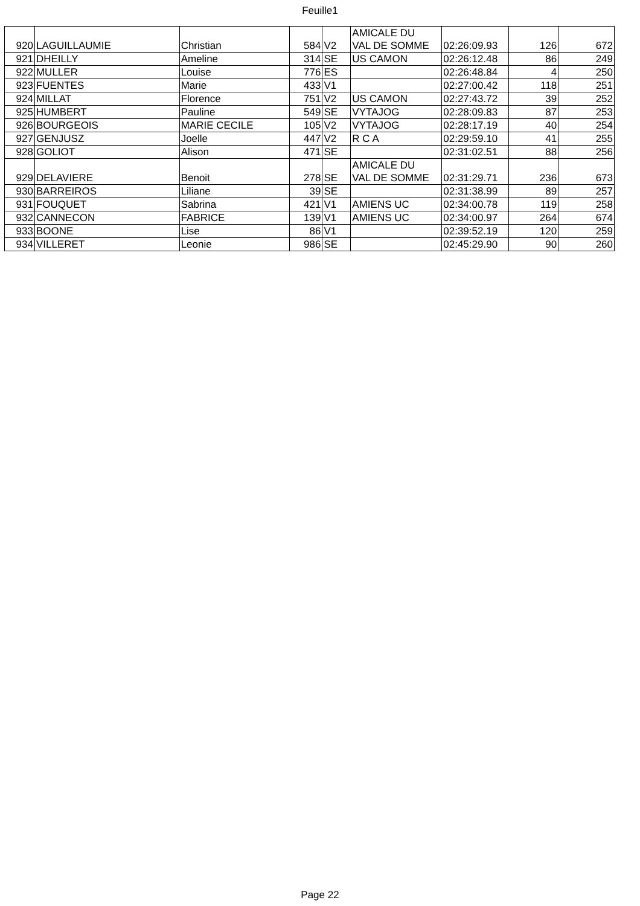Feuille1
| 920 | LAGUILLAUMIE | Christian | 584 | V2 | AMICALE DU VAL DE SOMME | 02:26:09.93 | 126 | 672 |
| 921 | DHEILLY | Ameline | 314 | SE | US CAMON | 02:26:12.48 | 86 | 249 |
| 922 | MULLER | Louise | 776 | ES | | 02:26:48.84 | 4 | 250 |
| 923 | FUENTES | Marie | 433 | V1 | | 02:27:00.42 | 118 | 251 |
| 924 | MILLAT | Florence | 751 | V2 | US CAMON | 02:27:43.72 | 39 | 252 |
| 925 | HUMBERT | Pauline | 549 | SE | VYTAJOG | 02:28:09.83 | 87 | 253 |
| 926 | BOURGEOIS | MARIE CECILE | 105 | V2 | VYTAJOG | 02:28:17.19 | 40 | 254 |
| 927 | GENJUSZ | Joelle | 447 | V2 | R C A | 02:29:59.10 | 41 | 255 |
| 928 | GOLIOT | Alison | 471 | SE | | 02:31:02.51 | 88 | 256 |
| 929 | DELAVIERE | Benoit | 278 | SE | AMICALE DU VAL DE SOMME | 02:31:29.71 | 236 | 673 |
| 930 | BARREIROS | Liliane | 39 | SE | | 02:31:38.99 | 89 | 257 |
| 931 | FOUQUET | Sabrina | 421 | V1 | AMIENS UC | 02:34:00.78 | 119 | 258 |
| 932 | CANNECON | FABRICE | 139 | V1 | AMIENS UC | 02:34:00.97 | 264 | 674 |
| 933 | BOONE | Lise | 86 | V1 | | 02:39:52.19 | 120 | 259 |
| 934 | VILLERET | Leonie | 986 | SE | | 02:45:29.90 | 90 | 260 |
Page 22